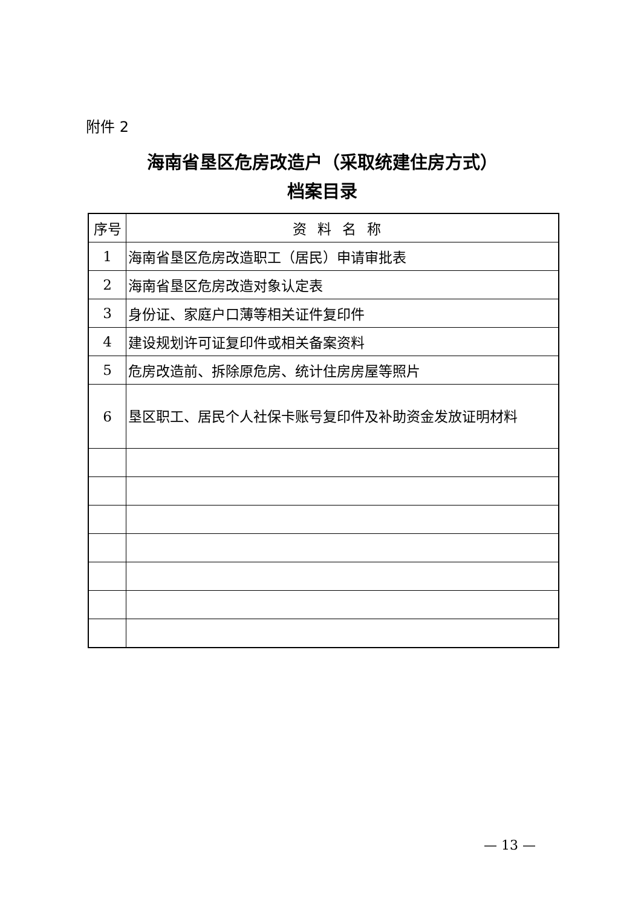附件 2
海南省垦区危房改造户（采取统建住房方式）
档案目录
| 序号 | 资料名称 |
| --- | --- |
| 1 | 海南省垦区危房改造职工（居民）申请审批表 |
| 2 | 海南省垦区危房改造对象认定表 |
| 3 | 身份证、家庭户口薄等相关证件复印件 |
| 4 | 建设规划许可证复印件或相关备案资料 |
| 5 | 危房改造前、拆除原危房、统计住房房屋等照片 |
| 6 | 垦区职工、居民个人社保卡账号复印件及补助资金发放证明材料 |
— 13 —